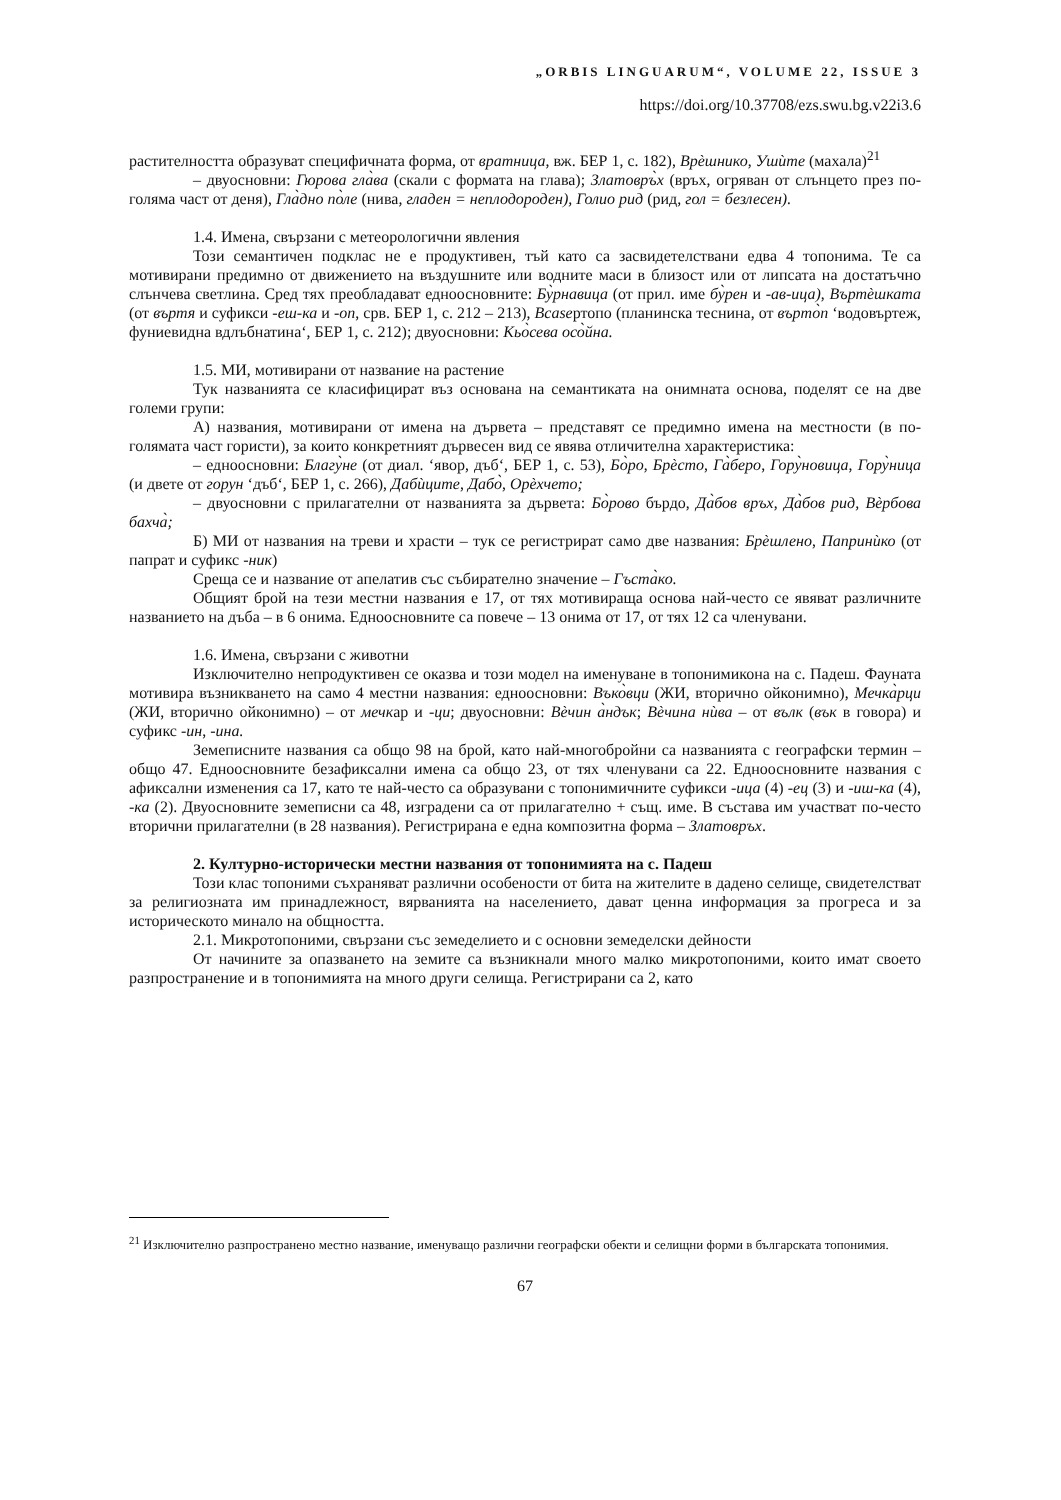„ORBIS LINGUARUM“, VOLUME 22, ISSUE 3
https://doi.org/10.37708/ezs.swu.bg.v22i3.6
растителността образуват специфичната форма, от вратница, вж. БЕР 1, с. 182), Врѐшнико, Ушѝте (махала)<sup>21</sup>
– двуосновни: Гюрова гла̀ва (скали с формата на глава); Златовръ̀х (връх, огряван от слънцето през по-голяма част от деня), Гла̀дно по̀ле (нива, гладен = неплодороден), Голио рид (рид, гол = безлесен).
1.4. Имена, свързани с метеорологични явления
Този семантичен подклас не е продуктивен, тъй като са засвидетелствани едва 4 топонима. Те са мотивирани предимно от движението на въздушните или водните маси в близост или от липсата на достатъчно слънчева светлина. Сред тях преобладават едноосновните: Бу̀рнавица (от прил. име бу̀рен и -ав-ица), Въртѐшката (от въртя и суфикси -еш-ка и -оп, срв. БЕР 1, с. 212 – 213), Вcaseртопо (планинска теснина, от въpто̀п ‘водовъртеж, фуниевидна вдлъбнатина‘, БЕР 1, с. 212); двуосновни: Кьо̀сева осо̀йна.
1.5. МИ, мотивирани от название на растение
Тук названията се класифицират въз основана на семантиката на онимната основа, поделят се на две големи групи:
А) названия, мотивирани от имена на дървета – представят се предимно имена на местности (в по-голямата част гористи), за които конкретният дървесен вид се явява отличителна характеристика:
– едноосновни: Благу̀не (от диал. ‘явор, дъб‘, БЕР 1, с. 53), Бо̀ро, Брѐсто, Га̀беро, Гору̀новица, Гору̀ница (и двете от горун ‘дъб‘, БЕР 1, с. 266), Дабѝците, Дабо̀, Орѐхчето;
– двуосновни с прилагателни от названията за дървета: Бо̀рово бърдо, Да̀бов връх, Да̀бов рид, Вѐрбова бахча̀;
Б) МИ от названия на треви и храсти – тук се регистрират само две названия: Брѐшлено, Папринѝко (от папрат и суфикс -ник)
Среща се и название от апелатив със събирателно значение – Гъста̀ко.
Общият брой на тези местни названия е 17, от тях мотивираща основа най-често се явяват различните названието на дъба – в 6 онима. Едноосновните са повече – 13 онима от 17, от тях 12 са членувани.
1.6. Имена, свързани с животни
Изключително непродуктивен се оказва и този модел на именуване в топонимикона на с. Падеш. Фауната мотивира възникването на само 4 местни названия: едноосновни: Въко̀вци (ЖИ, вторично ойконимно), Мечка̀рци (ЖИ, вторично ойконимно) – от мечкар и -ци; двуосновни: Вѐчин а̀ндък; Вѐчина нѝва – от вълк (вък в говора) и суфикс -ин, -ина.
Земеписните названия са общо 98 на брой, като най-многобройни са названията с географски термин – общо 47. Едноосновните безафиксални имена са общо 23, от тях членувани са 22. Едноосновните названия с афиксални изменения са 17, като те най-често са образувани с топонимичните суфикси -ица (4) -ец (3) и -иш-ка (4), -ка (2). Двуосновните земеписни са 48, изградени са от прилагателно + същ. име. В състава им участват по-често вторични прилагателни (в 28 названия). Регистрирана е една композитна форма – Златовръх.
2. Културно-исторически местни названия от топонимията на с. Падеш
Този клас топоними съхраняват различни особености от бита на жителите в дадено селище, свидетелстват за религиозната им принадлежност, вярванията на населението, дават ценна информация за прогреса и за историческото минало на общността.
2.1. Микротопоними, свързани със земеделието и с основни земеделски дейности
От начините за опазването на земите са възникнали много малко микротопоними, които имат своето разпространение и в топонимията на много други селища. Регистрирани са 2, като
<sup>21</sup> Изключително разпространено местно название, именуващо различни географски обекти и селищни форми в българската топонимия.
67